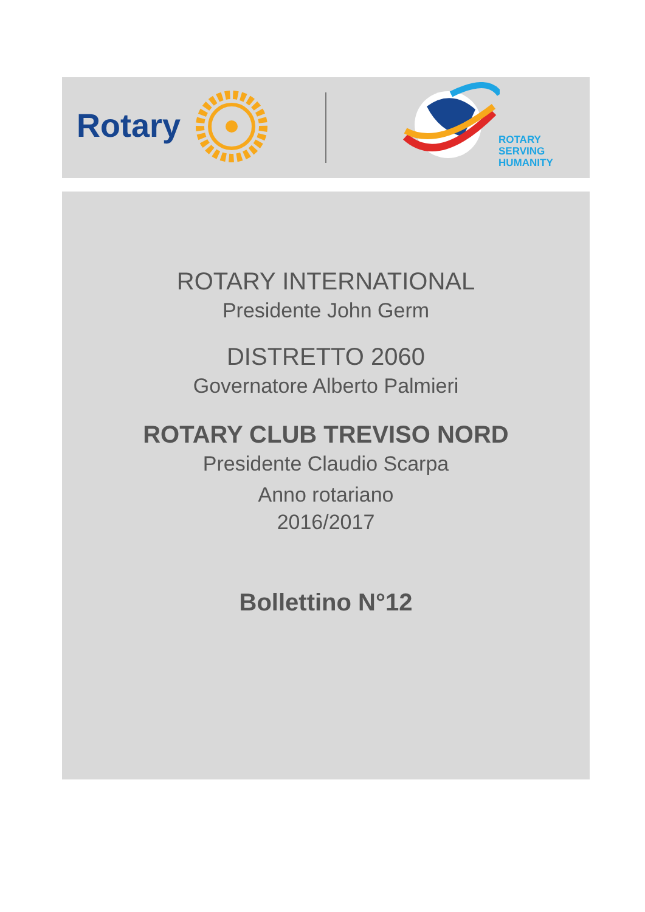Rotary
ROTARY
SERVING
HUMANITY
ROTARY INTERNATIONAL
Presidente John Germ
DISTRETTO 2060
Governatore Alberto Palmieri
ROTARY CLUB TREVISO NORD
Presidente Claudio Scarpa
Anno rotariano
2016/2017
Bollettino N°12